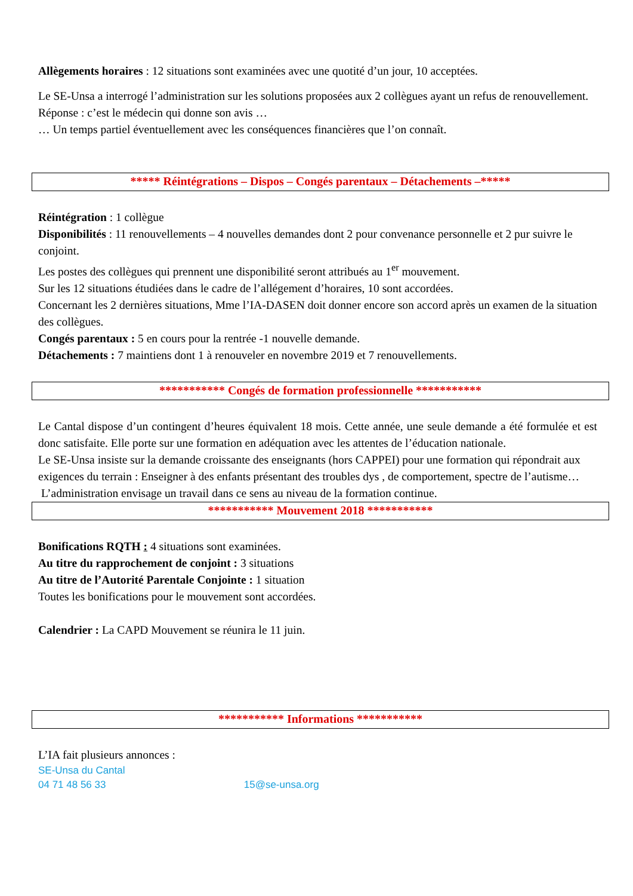Allègements horaires : 12 situations sont examinées avec une quotité d’un jour, 10 acceptées.
Le SE-Unsa a interrogé l’administration sur les solutions proposées aux 2 collègues ayant un refus de renouvellement.
Réponse : c’est le médecin qui donne son avis …
… Un temps partiel éventuellement avec les conséquences financières que l’on connaît.
***** Réintégrations – Dispos – Congés parentaux – Détachements –*****
Réintégration : 1 collègue
Disponibilités : 11 renouvellements – 4 nouvelles demandes dont 2 pour convenance personnelle et 2 pur suivre le conjoint.
Les postes des collègues qui prennent une disponibilité seront attribués au 1<sup>er</sup> mouvement.
Sur les 12 situations étudiées dans le cadre de l’allégement d’horaires, 10 sont accordées.
Concernant les 2 dernières situations, Mme l’IA-DASEN doit donner encore son accord après un examen de la situation des collègues.
Congés parentaux : 5 en cours pour la rentrée -1 nouvelle demande.
Détachements : 7 maintiens dont 1 à renouveler en novembre 2019 et 7 renouvellements.
*********** Congés de formation professionnelle ***********
Le Cantal dispose d’un contingent d’heures équivalent 18 mois. Cette année, une seule demande a été formulée et est donc satisfaite. Elle porte sur une formation en adéquation avec les attentes de l’éducation nationale.
Le SE-Unsa insiste sur la demande croissante des enseignants (hors CAPPEI) pour une formation qui répondrait aux exigences du terrain : Enseigner à des enfants présentant des troubles dys , de comportement, spectre de l’autisme…
L’administration envisage un travail dans ce sens au niveau de la formation continue.
*********** Mouvement 2018 ***********
Bonifications RQTH : 4 situations sont examinées.
Au titre du rapprochement de conjoint : 3 situations
Au titre de l’Autorité Parentale Conjointe : 1 situation
Toutes les bonifications pour le mouvement sont accordées.
Calendrier : La CAPD Mouvement se réunira le 11 juin.
*********** Informations ***********
L’IA fait plusieurs annonces :
SE-Unsa du Cantal
04 71 48 56 33 15@se-unsa.org